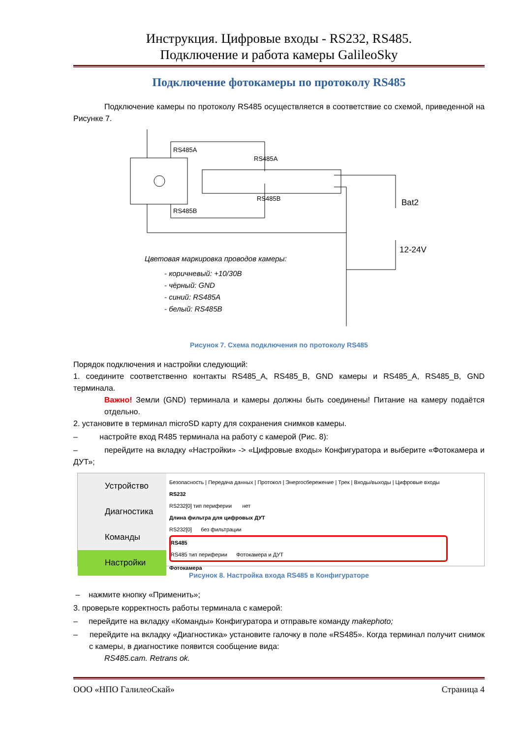Инструкция. Цифровые входы - RS232, RS485.
Подключение и работа камеры GalileoSky
Подключение фотокамеры по протоколу RS485
Подключение камеры по протоколу RS485 осуществляется в соответствие со схемой, приведенной на Рисунке 7.
RS485A
RS485A
RS485B
RS485B
Bat2
12-24V
Цветовая маркировка проводов камеры:
- коричневый: +10/30В
- чёрный: GND
- синий: RS485A
- белый: RS485B
Рисунок 7. Схема подключения по протоколу RS485
Порядок подключения и настройки следующий:
1. соедините соответственно контакты RS485_A, RS485_B, GND камеры и RS485_A, RS485_B, GND терминала.
Важно! Земли (GND) терминала и камеры должны быть соединены! Питание на камеру подаётся отдельно.
2. установите в терминал microSD карту для сохранения снимков камеры.
– настройте вход R485 терминала на работу с камерой (Рис. 8):
– перейдите на вкладку «Настройки» -> «Цифровые входы» Конфигуратора и выберите «Фотокамера и ДУТ»;
Устройство
Диагностика
Команды
Настройки
Безопасность | Передача данных | Протокол | Энергосбережение | Трек | Входы/выходы | Цифровые входы
RS232
RS232[0] тип периферии нет
Длина фильтра для цифровых ДУТ
RS232[0] без фильтрации
RS485
RS485 тип периферии Фотокамера и ДУТ
Фотокамера
Рисунок 8. Настройка входа RS485 в Конфигураторе
– нажмите кнопку «Применить»;
3. проверьте корректность работы терминала с камерой:
– перейдите на вкладку «Команды» Конфигуратора и отправьте команду makephoto;
– перейдите на вкладку «Диагностика» установите галочку в поле «RS485». Когда терминал получит снимок с камеры, в диагностике появится сообщение вида:
RS485.cam. Retrans ok.
ООО «НПО ГалилеоСкай» Страница 4